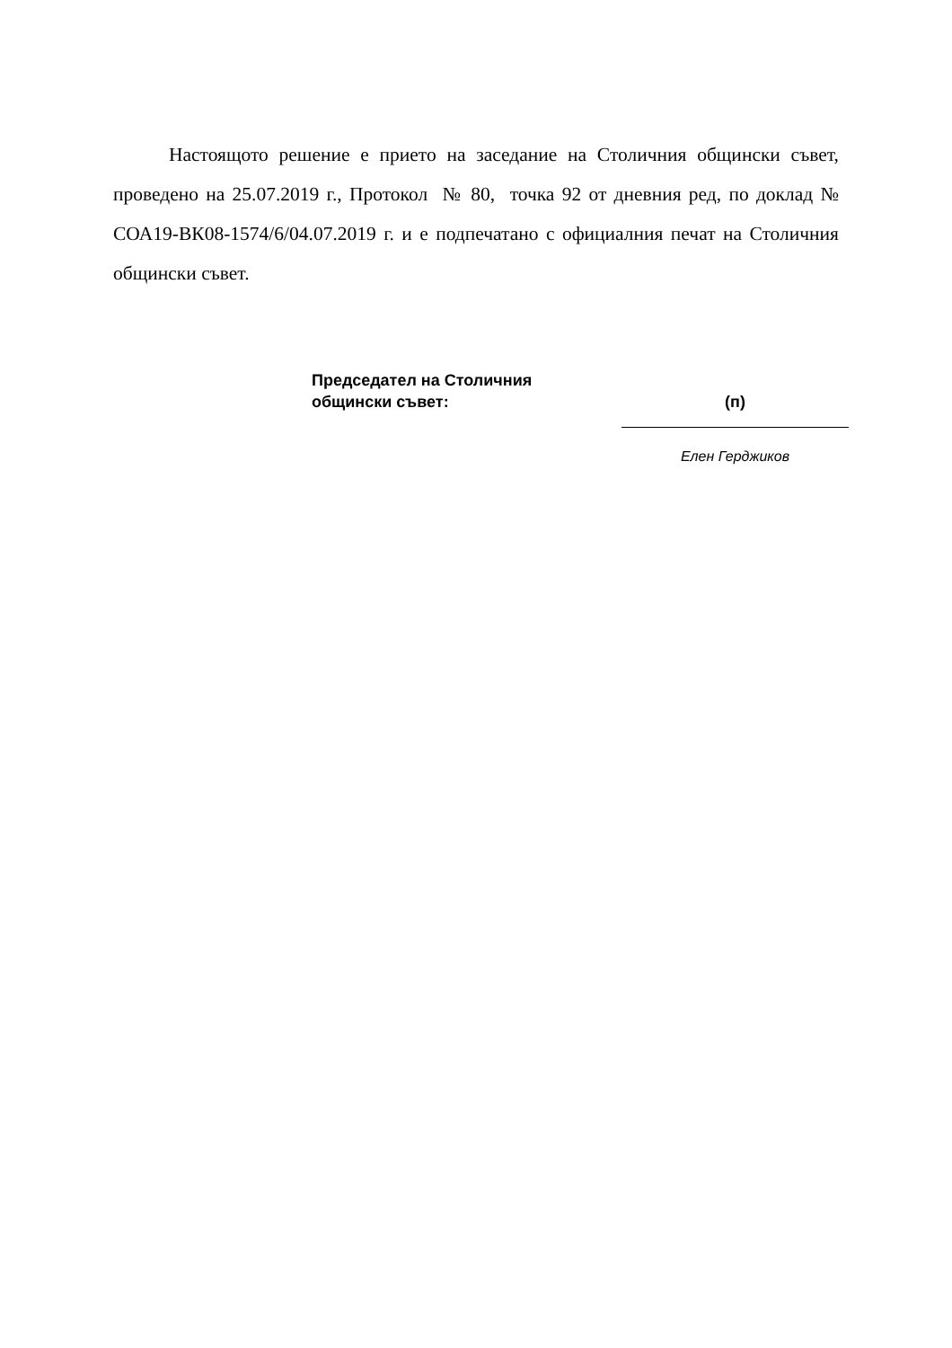Настоящото решение е прието на заседание на Столичния общински съвет, проведено на 25.07.2019 г., Протокол № 80, точка 92 от дневния ред, по доклад № СОА19-ВК08-1574/6/04.07.2019 г. и е подпечатано с официалния печат на Столичния общински съвет.
Председател на Столичния
общински съвет:
(п)
Елен Герджиков